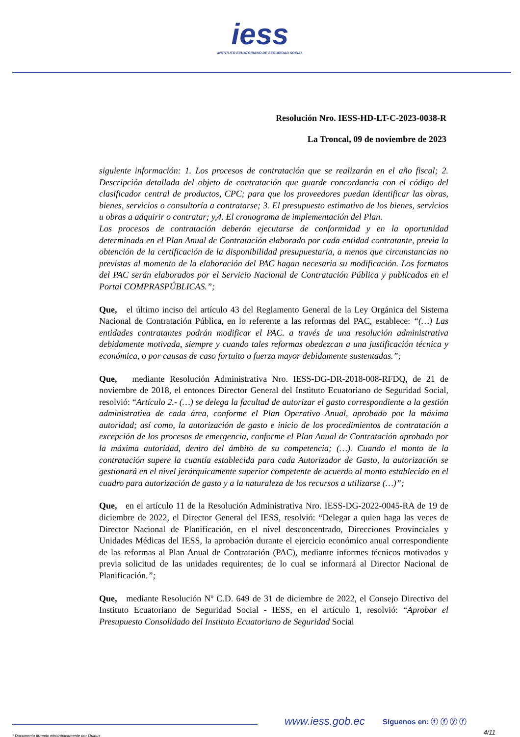iess INSTITUTO ECUATORIANO DE SEGURIDAD SOCIAL
Resolución Nro. IESS-HD-LT-C-2023-0038-R
La Troncal, 09 de noviembre de 2023
siguiente información: 1. Los procesos de contratación que se realizarán en el año fiscal; 2. Descripción detallada del objeto de contratación que guarde concordancia con el código del clasificador central de productos, CPC; para que los proveedores puedan identificar las obras, bienes, servicios o consultoría a contratarse; 3. El presupuesto estimativo de los bienes, servicios u obras a adquirir o contratar; y,4. El cronograma de implementación del Plan.
Los procesos de contratación deberán ejecutarse de conformidad y en la oportunidad determinada en el Plan Anual de Contratación elaborado por cada entidad contratante, previa la obtención de la certificación de la disponibilidad presupuestaria, a menos que circunstancias no previstas al momento de la elaboración del PAC hagan necesaria su modificación. Los formatos del PAC serán elaborados por el Servicio Nacional de Contratación Pública y publicados en el Portal COMPRASPÚBLICAS.”;
Que, el último inciso del artículo 43 del Reglamento General de la Ley Orgánica del Sistema Nacional de Contratación Pública, en lo referente a las reformas del PAC, establece: “(…) Las entidades contratantes podrán modificar el PAC. a través de una resolución administrativa debidamente motivada, siempre y cuando tales reformas obedezcan a una justificación técnica y económica, o por causas de caso fortuito o fuerza mayor debidamente sustentadas.”;
Que, mediante Resolución Administrativa Nro. IESS-DG-DR-2018-008-RFDQ, de 21 de noviembre de 2018, el entonces Director General del Instituto Ecuatoriano de Seguridad Social, resolvió: “Artículo 2.- (…) se delega la facultad de autorizar el gasto correspondiente a la gestión administrativa de cada área, conforme el Plan Operativo Anual, aprobado por la máxima autoridad; así como, la autorización de gasto e inicio de los procedimientos de contratación a excepción de los procesos de emergencia, conforme el Plan Anual de Contratación aprobado por la máxima autoridad, dentro del ámbito de su competencia; (…). Cuando el monto de la contratación supere la cuantía establecida para cada Autorizador de Gasto, la autorización se gestionará en el nivel jerárquicamente superior competente de acuerdo al monto establecido en el cuadro para autorización de gasto y a la naturaleza de los recursos a utilizarse (…)”;
Que, en el artículo 11 de la Resolución Administrativa Nro. IESS-DG-2022-0045-RA de 19 de diciembre de 2022, el Director General del IESS, resolvió: “Delegar a quien haga las veces de Director Nacional de Planificación, en el nivel desconcentrado, Direcciones Provinciales y Unidades Médicas del IESS, la aprobación durante el ejercicio económico anual correspondiente de las reformas al Plan Anual de Contratación (PAC), mediante informes técnicos motivados y previa solicitud de las unidades requirentes; de lo cual se informará al Director Nacional de Planificación.”;
Que, mediante Resolución Nº C.D. 649 de 31 de diciembre de 2022, el Consejo Directivo del Instituto Ecuatoriano de Seguridad Social - IESS, en el artículo 1, resolvió: “Aprobar el Presupuesto Consolidado del Instituto Ecuatoriano de Seguridad Social
www.iess.gob.ec Síguenos en: ⓣ ⓕ ⓨ ⓕ
4/11 * Documento firmado electrónicamente por Quipux